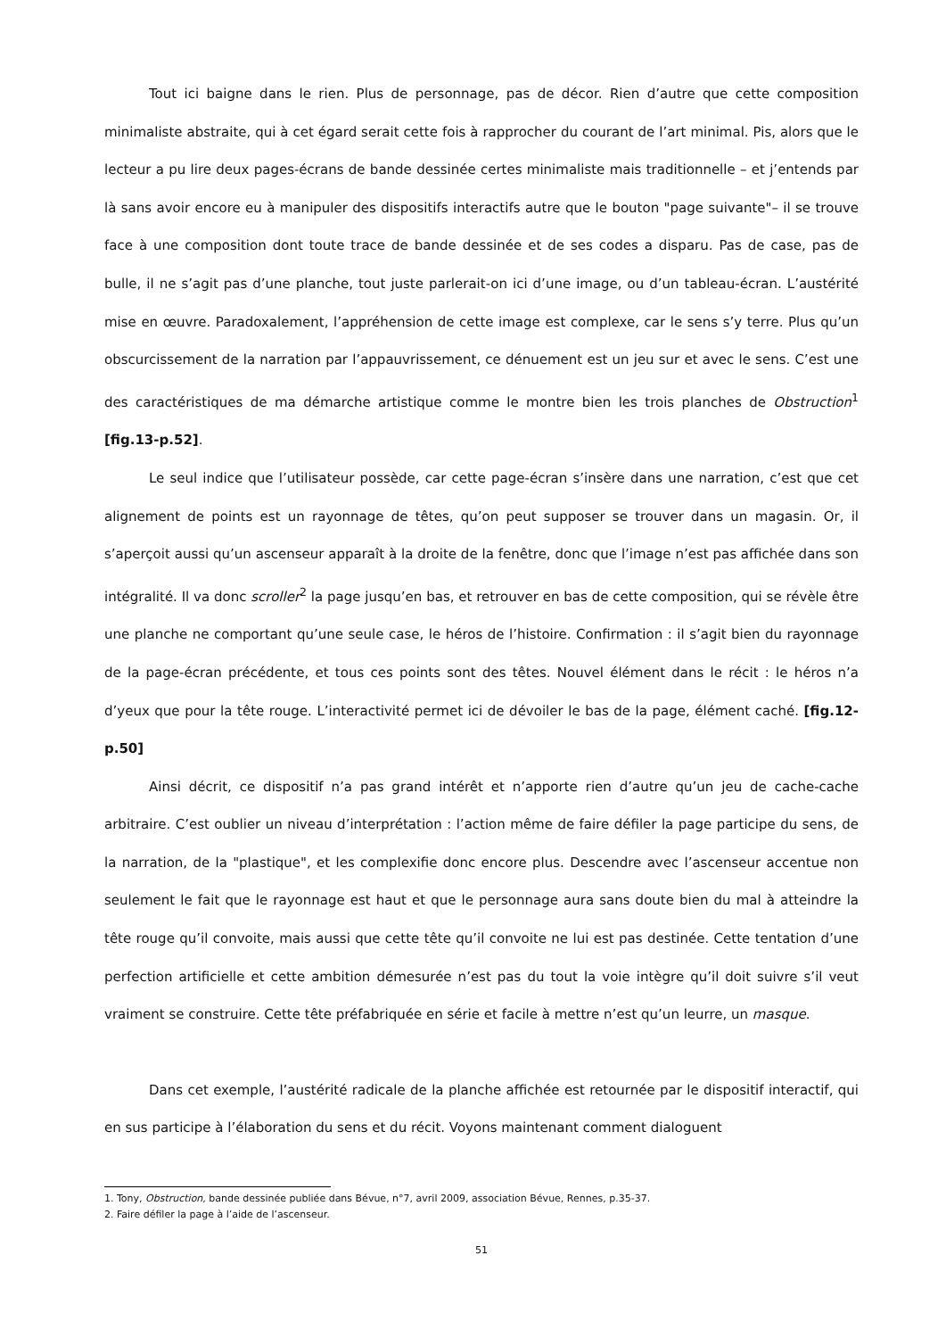Tout ici baigne dans le rien. Plus de personnage, pas de décor. Rien d’autre que cette composition minimaliste abstraite, qui à cet égard serait cette fois à rapprocher du courant de l’art minimal. Pis, alors que le lecteur a pu lire deux pages-écrans de bande dessinée certes minimaliste mais traditionnelle – et j’entends par là sans avoir encore eu à manipuler des dispositifs interactifs autre que le bouton "page suivante"– il se trouve face à une composition dont toute trace de bande dessinée et de ses codes a disparu. Pas de case, pas de bulle, il ne s’agit pas d’une planche, tout juste parlerait-on ici d’une image, ou d’un tableau-écran. L’austérité mise en œuvre. Paradoxalement, l’appréhension de cette image est complexe, car le sens s’y terre. Plus qu’un obscurcissement de la narration par l’appauvrissement, ce dénuement est un jeu sur et avec le sens. C’est une des caractéristiques de ma démarche artistique comme le montre bien les trois planches de Obstruction<sup>1</sup> [fig.13-p.52].
Le seul indice que l’utilisateur possède, car cette page-écran s’insère dans une narration, c’est que cet alignement de points est un rayonnage de têtes, qu’on peut supposer se trouver dans un magasin. Or, il s’aperçoit aussi qu’un ascenseur apparaît à la droite de la fenêtre, donc que l’image n’est pas affichée dans son intégralité. Il va donc scroller<sup>2</sup> la page jusqu’en bas, et retrouver en bas de cette composition, qui se révèle être une planche ne comportant qu’une seule case, le héros de l’histoire. Confirmation : il s’agit bien du rayonnage de la page-écran précédente, et tous ces points sont des têtes. Nouvel élément dans le récit : le héros n’a d’yeux que pour la tête rouge. L’interactivité permet ici de dévoiler le bas de la page, élément caché. [fig.12-p.50]
Ainsi décrit, ce dispositif n’a pas grand intérêt et n’apporte rien d’autre qu’un jeu de cache-cache arbitraire. C’est oublier un niveau d’interprétation : l’action même de faire défiler la page participe du sens, de la narration, de la "plastique", et les complexifie donc encore plus. Descendre avec l’ascenseur accentue non seulement le fait que le rayonnage est haut et que le personnage aura sans doute bien du mal à atteindre la tête rouge qu’il convoite, mais aussi que cette tête qu’il convoite ne lui est pas destinée. Cette tentation d’une perfection artificielle et cette ambition démesurée n’est pas du tout la voie intègre qu’il doit suivre s’il veut vraiment se construire. Cette tête préfabriquée en série et facile à mettre n’est qu’un leurre, un masque.
Dans cet exemple, l’austérité radicale de la planche affichée est retournée par le dispositif interactif, qui en sus participe à l’élaboration du sens et du récit. Voyons maintenant comment dialoguent
1. Tony, Obstruction, bande dessinée publiée dans Bévue, n°7, avril 2009, association Bévue, Rennes, p.35-37.
2. Faire défiler la page à l’aide de l’ascenseur.
51